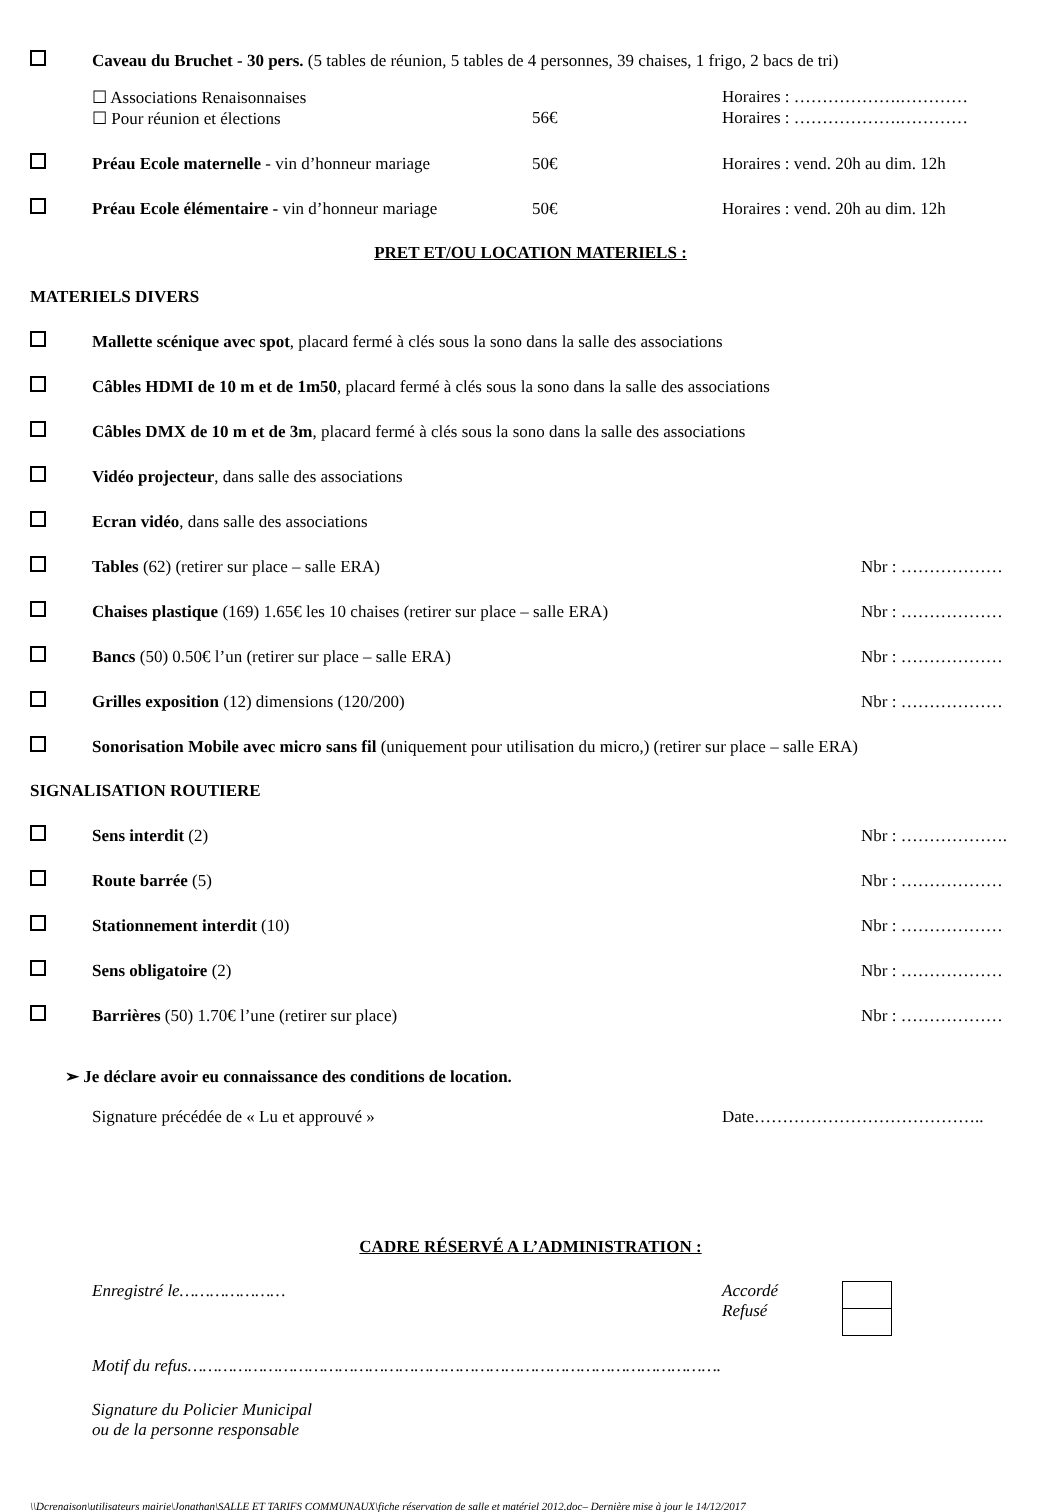Caveau du Bruchet - 30 pers. (5 tables de réunion, 5 tables de 4 personnes, 39 chaises, 1 frigo, 2 bacs de tri)
☐ Associations Renaisonnaises Horaires : ……………….…………
☐ Pour réunion et élections 56€ Horaires : ……………….…………
Préau Ecole maternelle - vin d’honneur mariage
50€ Horaires : vend. 20h au dim. 12h
Préau Ecole élémentaire - vin d’honneur mariage
50€ Horaires : vend. 20h au dim. 12h
PRET ET/OU LOCATION MATERIELS :
MATERIELS DIVERS
Mallette scénique avec spot, placard fermé à clés sous la sono dans la salle des associations
Câbles HDMI de 10 m et de 1m50, placard fermé à clés sous la sono dans la salle des associations
Câbles DMX de 10 m et de 3m, placard fermé à clés sous la sono dans la salle des associations
Vidéo projecteur, dans salle des associations
Ecran vidéo, dans salle des associations
Tables (62) (retirer sur place – salle ERA)
Nbr : ………………
Chaises plastique (169) 1.65€ les 10 chaises (retirer sur place – salle ERA)
Nbr : ………………
Bancs (50) 0.50€ l’un (retirer sur place – salle ERA)
Nbr : ………………
Grilles exposition (12) dimensions (120/200)
Nbr : ………………
Sonorisation Mobile avec micro sans fil (uniquement pour utilisation du micro,) (retirer sur place – salle ERA)
SIGNALISATION ROUTIERE
Sens interdit (2) Nbr : ……………….
Route barrée (5) Nbr : ………………
Stationnement interdit (10) Nbr : ………………
Sens obligatoire (2) Nbr : ………………
Barrières (50) 1.70€ l’une (retirer sur place)
Nbr : ………………
➢ Je déclare avoir eu connaissance des conditions de location.
Signature précédée de « Lu et approuvé » Date…………………………………..
CADRE RÉSERVÉ A L’ADMINISTRATION :
Enregistré le………………… Accordé
Refusé
Motif du refus…………………………………………………………………………………………….
Signature du Policier Municipal
ou de la personne responsable
\\Dcrenaison\utilisateurs mairie\Jonathan\SALLE ET TARIFS COMMUNAUX\fiche réservation de salle et matériel 2012.doc– Dernière mise à jour le 14/12/2017